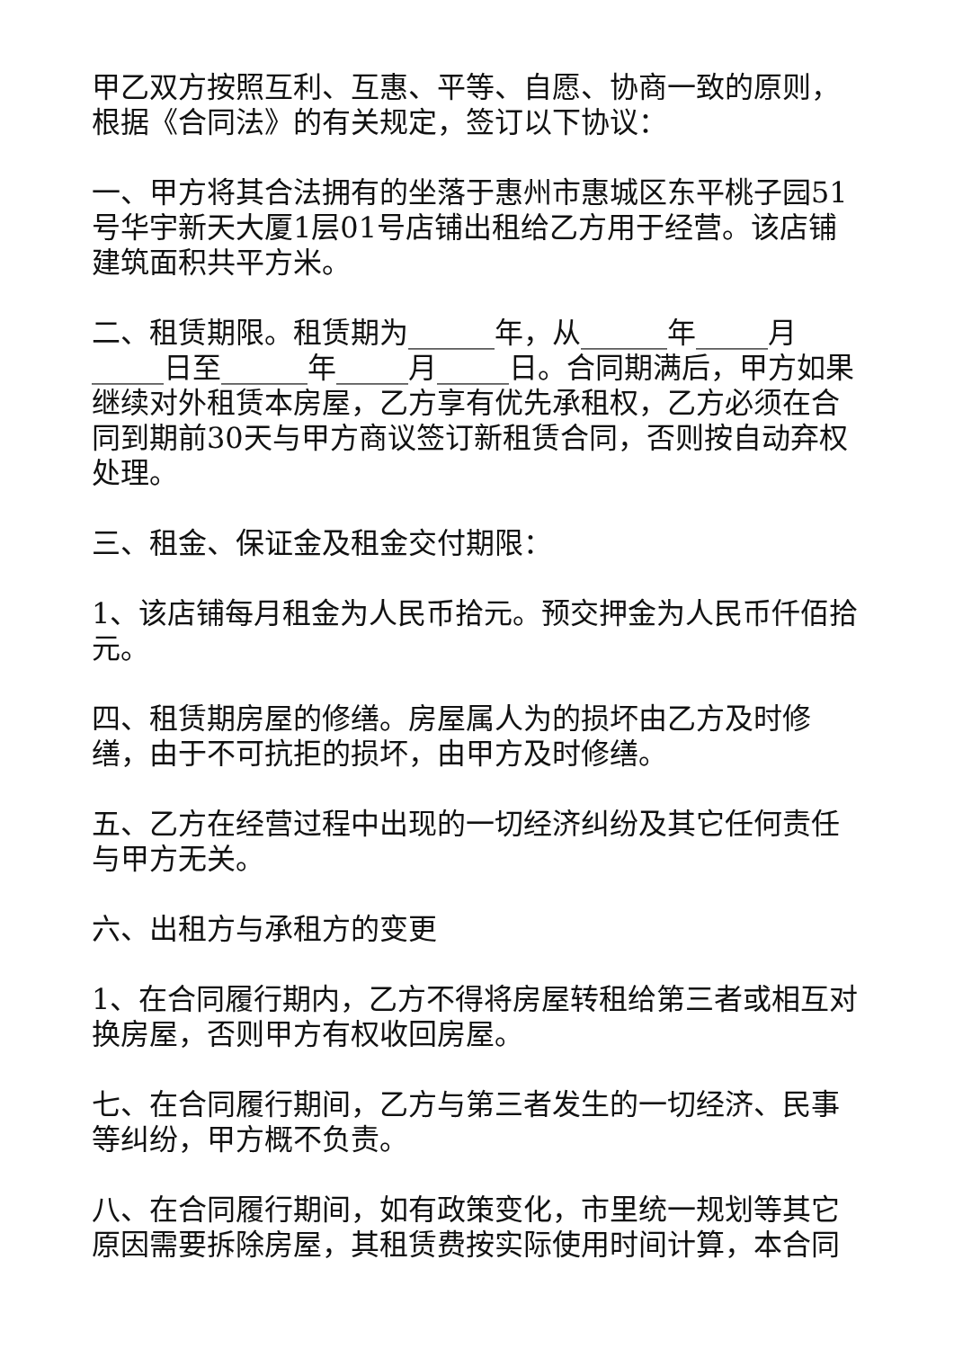甲乙双方按照互利、互惠、平等、自愿、协商一致的原则，根据《合同法》的有关规定，签订以下协议：
一、甲方将其合法拥有的坐落于惠州市惠城区东平桃子园51号华宇新天大厦1层01号店铺出租给乙方用于经营。该店铺建筑面积共平方米。
二、租赁期限。租赁期为______年，从______年_____月_____日至______年_____月_____日。合同期满后，甲方如果继续对外租赁本房屋，乙方享有优先承租权，乙方必须在合同到期前30天与甲方商议签订新租赁合同，否则按自动弃权处理。
三、租金、保证金及租金交付期限：
1、该店铺每月租金为人民币拾元。预交押金为人民币仟佰拾元。
四、租赁期房屋的修缮。房屋属人为的损坏由乙方及时修缮，由于不可抗拒的损坏，由甲方及时修缮。
五、乙方在经营过程中出现的一切经济纠纷及其它任何责任与甲方无关。
六、出租方与承租方的变更
1、在合同履行期内，乙方不得将房屋转租给第三者或相互对换房屋，否则甲方有权收回房屋。
七、在合同履行期间，乙方与第三者发生的一切经济、民事等纠纷，甲方概不负责。
八、在合同履行期间，如有政策变化，市里统一规划等其它原因需要拆除房屋，其租赁费按实际使用时间计算，本合同